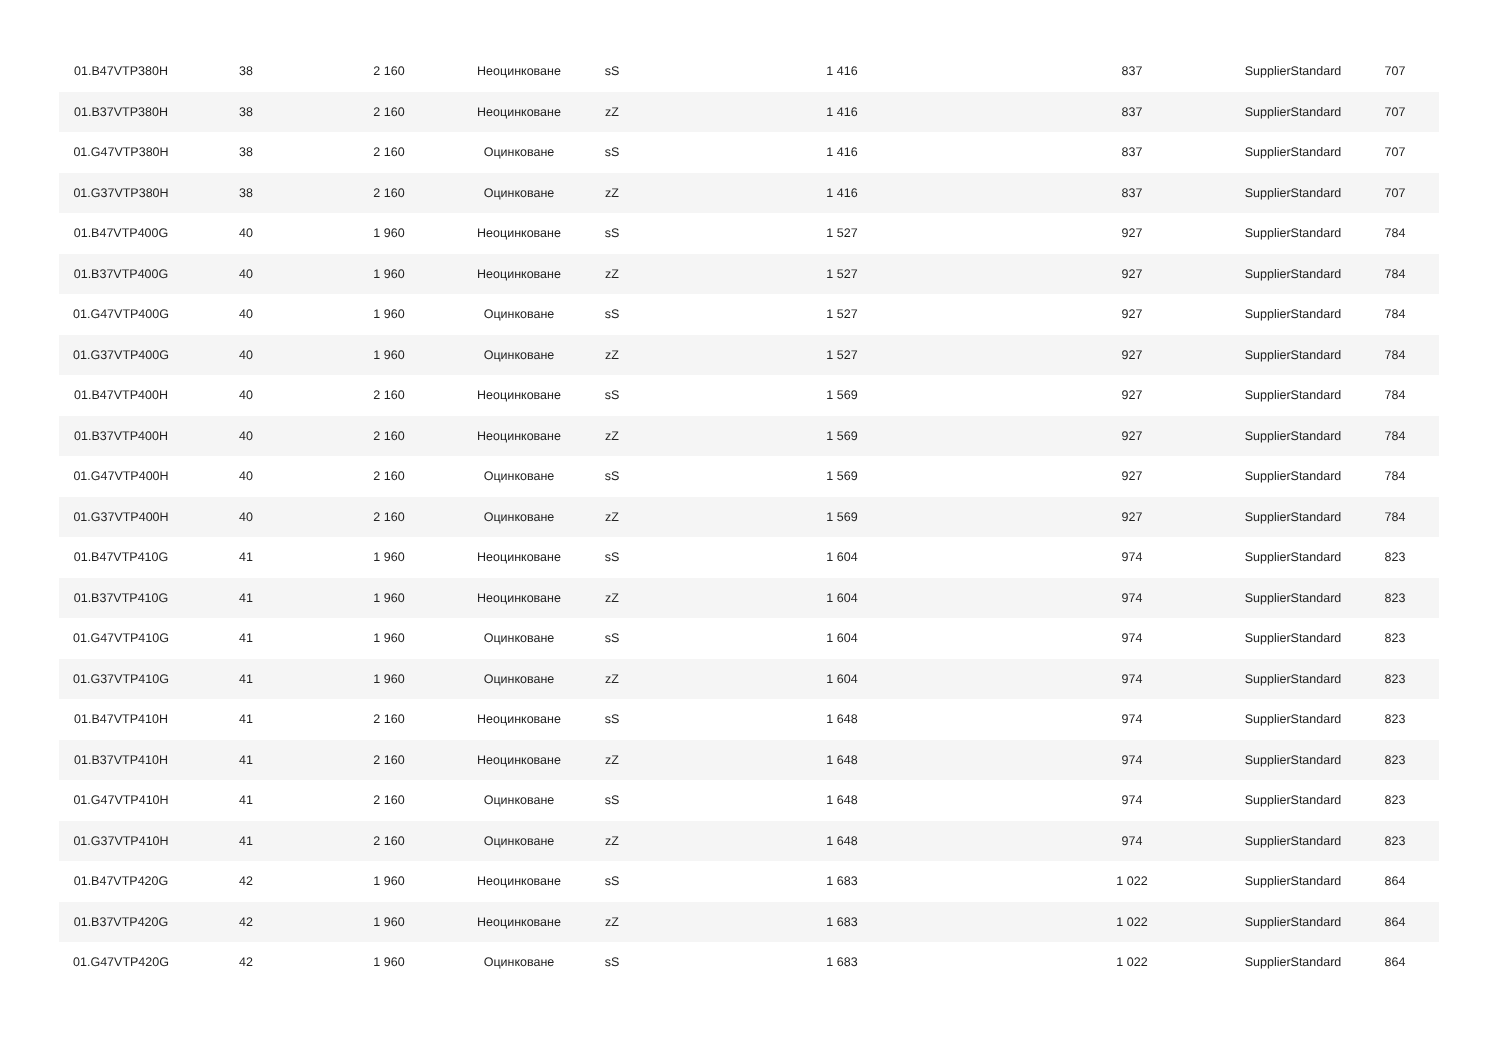| 01.B47VTP380H | 38 | 2 160 | Неоцинковане | sS | 1 416 | 837 | SupplierStandard | 707 |
| 01.B37VTP380H | 38 | 2 160 | Неоцинковане | zZ | 1 416 | 837 | SupplierStandard | 707 |
| 01.G47VTP380H | 38 | 2 160 | Оцинковане | sS | 1 416 | 837 | SupplierStandard | 707 |
| 01.G37VTP380H | 38 | 2 160 | Оцинковане | zZ | 1 416 | 837 | SupplierStandard | 707 |
| 01.B47VTP400G | 40 | 1 960 | Неоцинковане | sS | 1 527 | 927 | SupplierStandard | 784 |
| 01.B37VTP400G | 40 | 1 960 | Неоцинковане | zZ | 1 527 | 927 | SupplierStandard | 784 |
| 01.G47VTP400G | 40 | 1 960 | Оцинковане | sS | 1 527 | 927 | SupplierStandard | 784 |
| 01.G37VTP400G | 40 | 1 960 | Оцинковане | zZ | 1 527 | 927 | SupplierStandard | 784 |
| 01.B47VTP400H | 40 | 2 160 | Неоцинковане | sS | 1 569 | 927 | SupplierStandard | 784 |
| 01.B37VTP400H | 40 | 2 160 | Неоцинковане | zZ | 1 569 | 927 | SupplierStandard | 784 |
| 01.G47VTP400H | 40 | 2 160 | Оцинковане | sS | 1 569 | 927 | SupplierStandard | 784 |
| 01.G37VTP400H | 40 | 2 160 | Оцинковане | zZ | 1 569 | 927 | SupplierStandard | 784 |
| 01.B47VTP410G | 41 | 1 960 | Неоцинковане | sS | 1 604 | 974 | SupplierStandard | 823 |
| 01.B37VTP410G | 41 | 1 960 | Неоцинковане | zZ | 1 604 | 974 | SupplierStandard | 823 |
| 01.G47VTP410G | 41 | 1 960 | Оцинковане | sS | 1 604 | 974 | SupplierStandard | 823 |
| 01.G37VTP410G | 41 | 1 960 | Оцинковане | zZ | 1 604 | 974 | SupplierStandard | 823 |
| 01.B47VTP410H | 41 | 2 160 | Неоцинковане | sS | 1 648 | 974 | SupplierStandard | 823 |
| 01.B37VTP410H | 41 | 2 160 | Неоцинковане | zZ | 1 648 | 974 | SupplierStandard | 823 |
| 01.G47VTP410H | 41 | 2 160 | Оцинковане | sS | 1 648 | 974 | SupplierStandard | 823 |
| 01.G37VTP410H | 41 | 2 160 | Оцинковане | zZ | 1 648 | 974 | SupplierStandard | 823 |
| 01.B47VTP420G | 42 | 1 960 | Неоцинковане | sS | 1 683 | 1 022 | SupplierStandard | 864 |
| 01.B37VTP420G | 42 | 1 960 | Неоцинковане | zZ | 1 683 | 1 022 | SupplierStandard | 864 |
| 01.G47VTP420G | 42 | 1 960 | Оцинковане | sS | 1 683 | 1 022 | SupplierStandard | 864 |